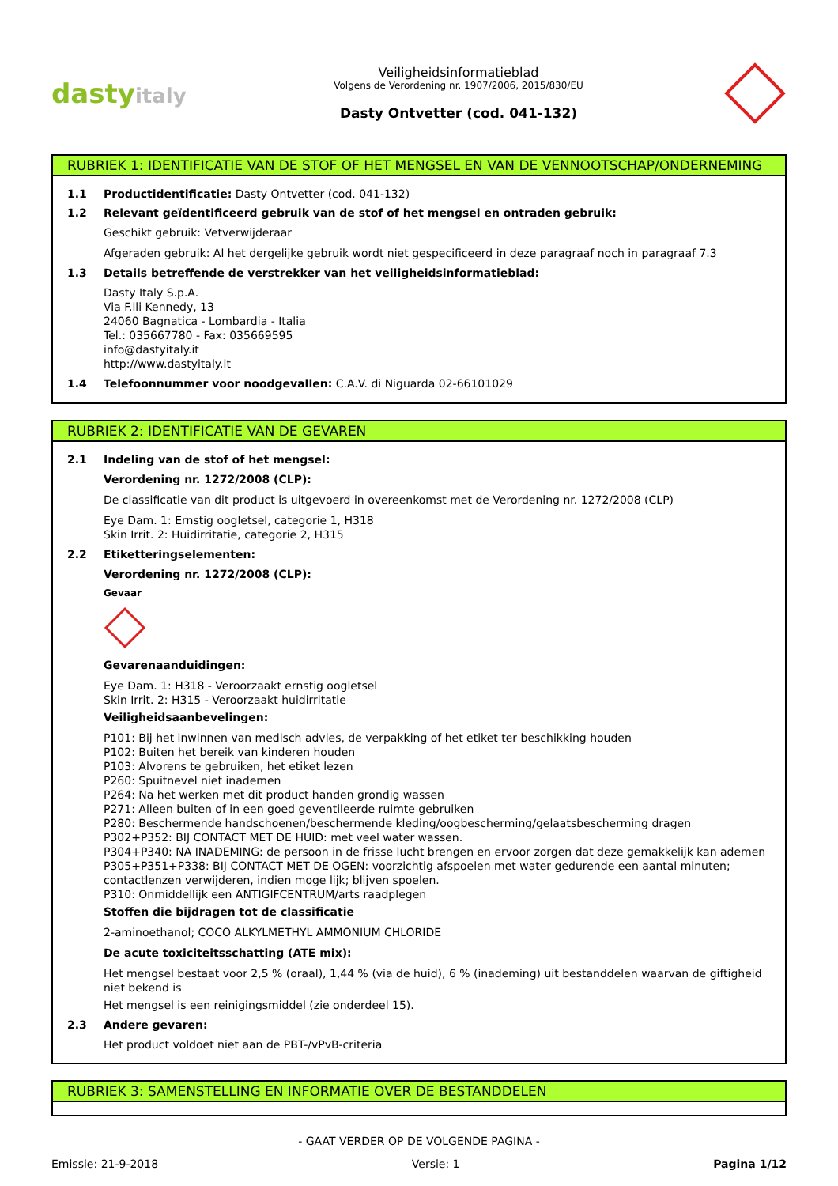dastyitaly
Veiligheidsinformatieblad
Volgens de Verordening nr. 1907/2006, 2015/830/EU
Dasty Ontvetter (cod. 041-132)
RUBRIEK 1: IDENTIFICATIE VAN DE STOF OF HET MENGSEL EN VAN DE VENNOOTSCHAP/ONDERNEMING
1.1 Productidentificatie: Dasty Ontvetter (cod. 041-132)
1.2 Relevant geïdentificeerd gebruik van de stof of het mengsel en ontraden gebruik:
Geschikt gebruik: Vetverwijderaar
Afgeraden gebruik: Al het dergelijke gebruik wordt niet gespecificeerd in deze paragraaf noch in paragraaf 7.3
1.3 Details betreffende de verstrekker van het veiligheidsinformatieblad:
Dasty Italy S.p.A.
Via F.lli Kennedy, 13
24060 Bagnatica - Lombardia - Italia
Tel.: 035667780 - Fax: 035669595
info@dastyitaly.it
http://www.dastyitaly.it
1.4 Telefoonnummer voor noodgevallen: C.A.V. di Niguarda 02-66101029
RUBRIEK 2: IDENTIFICATIE VAN DE GEVAREN
2.1 Indeling van de stof of het mengsel:
Verordening nr. 1272/2008 (CLP):
De classificatie van dit product is uitgevoerd in overeenkomst met de Verordening nr. 1272/2008 (CLP)
Eye Dam. 1: Ernstig oogletsel, categorie 1, H318
Skin Irrit. 2: Huidirritatie, categorie 2, H315
2.2 Etiketteringselementen:
Verordening nr. 1272/2008 (CLP):
Gevaar
Gevarenaanduidingen:
Eye Dam. 1: H318 - Veroorzaakt ernstig oogletsel
Skin Irrit. 2: H315 - Veroorzaakt huidirritatie
Veiligheidsaanbevelingen:
P101: Bij het inwinnen van medisch advies, de verpakking of het etiket ter beschikking houden
P102: Buiten het bereik van kinderen houden
P103: Alvorens te gebruiken, het etiket lezen
P260: Spuitnevel niet inademen
P264: Na het werken met dit product handen grondig wassen
P271: Alleen buiten of in een goed geventileerde ruimte gebruiken
P280: Beschermende handschoenen/beschermende kleding/oogbescherming/gelaatsbescherming dragen
P302+P352: BIJ CONTACT MET DE HUID: met veel water wassen.
P304+P340: NA INADEMING: de persoon in de frisse lucht brengen en ervoor zorgen dat deze gemakkelijk kan ademen
P305+P351+P338: BIJ CONTACT MET DE OGEN: voorzichtig afspoelen met water gedurende een aantal minuten; contactlenzen verwijderen, indien moge lijk; blijven spoelen.
P310: Onmiddellijk een ANTIGIFCENTRUM/arts raadplegen
Stoffen die bijdragen tot de classificatie
2-aminoethanol; COCO ALKYLMETHYL AMMONIUM CHLORIDE
De acute toxiciteitsschatting (ATE mix):
Het mengsel bestaat voor 2,5 % (oraal), 1,44 % (via de huid), 6 % (inademing) uit bestanddelen waarvan de giftigheid niet bekend is
Het mengsel is een reinigingsmiddel (zie onderdeel 15).
2.3 Andere gevaren:
Het product voldoet niet aan de PBT-/vPvB-criteria
RUBRIEK 3: SAMENSTELLING EN INFORMATIE OVER DE BESTANDDELEN
- GAAT VERDER OP DE VOLGENDE PAGINA -
Emissie: 21-9-2018 Versie: 1 Pagina 1/12